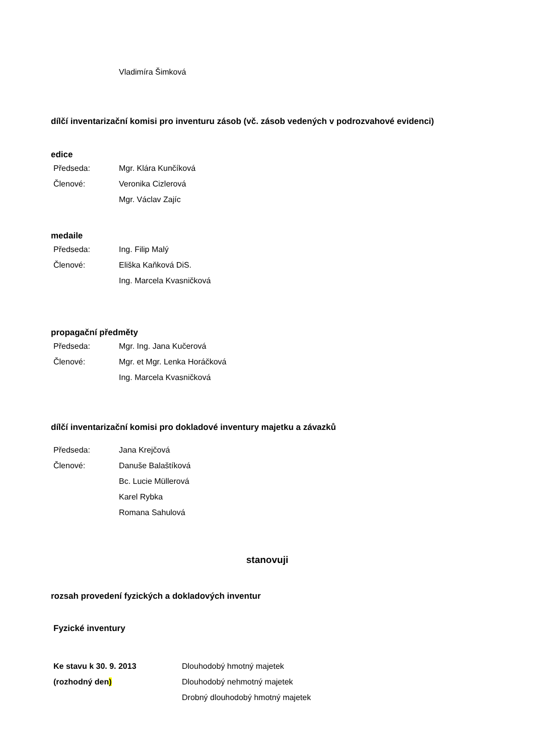Vladimíra Šimková
dílčí inventarizační komisi pro inventuru zásob (vč. zásob vedených v podrozvahové evidenci)
edice
Předseda: Mgr. Klára Kunčíková
Členové: Veronika Cizlerová
Mgr. Václav Zajíc
medaile
Předseda: Ing. Filip Malý
Členové: Eliška Kaňková DiS.
Ing. Marcela Kvasničková
propagační předměty
Předseda: Mgr. Ing. Jana Kučerová
Členové: Mgr. et Mgr. Lenka Horáčková
Ing. Marcela Kvasničková
dílčí inventarizační komisi pro dokladové inventury majetku a závazků
Předseda: Jana Krejčová
Členové: Danuše Balaštíková
Bc. Lucie Müllerová
Karel Rybka
Romana Sahulová
stanovuji
rozsah provedení fyzických a dokladových inventur
Fyzické inventury
Ke stavu k 30. 9. 2013 Dlouhodobý hmotný majetek
(rozhodný den) Dlouhodobý nehmotný majetek
Drobný dlouhodobý hmotný majetek